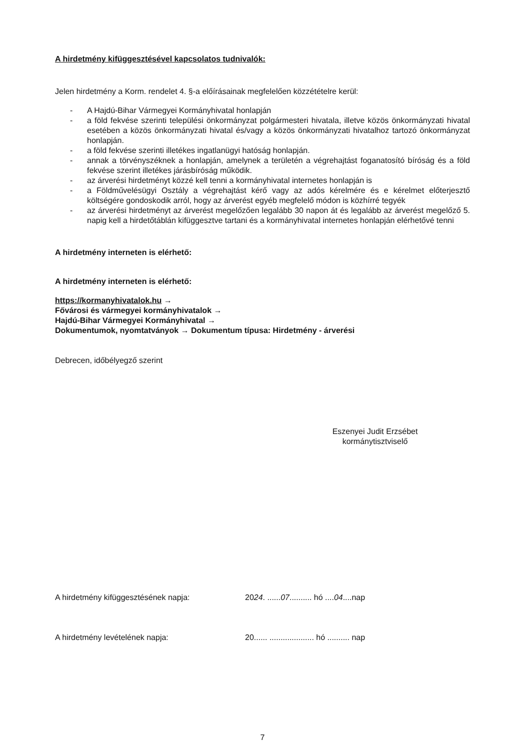A hirdetmény kifüggesztésével kapcsolatos tudnivalók:
Jelen hirdetmény a Korm. rendelet 4. §-a előírásainak megfelelően közzétételre kerül:
- A Hajdú-Bihar Vármegyei Kormányhivatal honlapján
- a föld fekvése szerinti települési önkormányzat polgármesteri hivatala, illetve közös önkormányzati hivatal esetében a közös önkormányzati hivatal és/vagy a közös önkormányzati hivatalhoz tartozó önkormányzat honlapján.
- a föld fekvése szerinti illetékes ingatlanügyi hatóság honlapján.
- annak a törvényszéknek a honlapján, amelynek a területén a végrehajtást foganatosító bíróság és a föld fekvése szerint illetékes járásbíróság működik.
- az árverési hirdetményt közzé kell tenni a kormányhivatal internetes honlapján is
- a Földművelésügyi Osztály a végrehajtást kérő vagy az adós kérelmére és e kérelmet előterjesztő költségére gondoskodik arról, hogy az árverést egyéb megfelelő módon is közhírré tegyék
- az árverési hirdetményt az árverést megelőzően legalább 30 napon át és legalább az árverést megelőző 5. napig kell a hirdetőtáblán kifüggesztve tartani és a kormányhivatal internetes honlapján elérhetővé tenni
A hirdetmény interneten is elérhető:
A hirdetmény interneten is elérhető:
https://kormanyhivatalok.hu →
Fővárosi és vármegyei kormányhivatalok →
Hajdú-Bihar Vármegyei Kormányhivatal →
Dokumentumok, nyomtatványok → Dokumentum típusa: Hirdetmény - árverési
Debrecen, időbélyegző szerint
Eszenyei Judit Erzsébet
kormánytisztviselő
A hirdetmény kifüggesztésének napja: 2024. ......07.......... hó ....04....nap
A hirdetmény levételének napja: 20...... .................... hó .......... nap
7